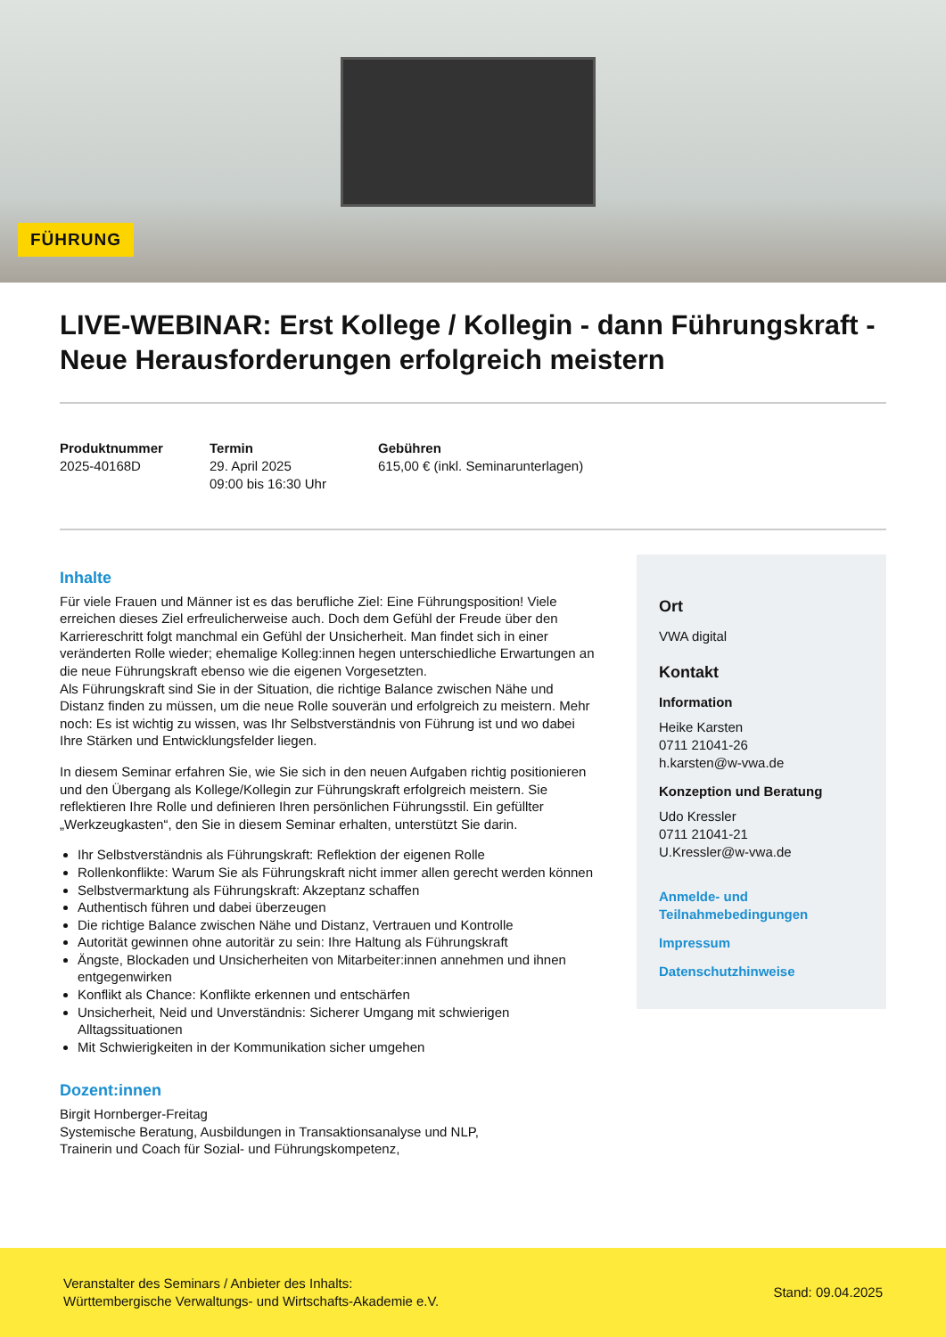FÜHRUNG
LIVE-WEBINAR: Erst Kollege / Kollegin - dann Führungskraft - Neue Herausforderungen erfolgreich meistern
Produktnummer
2025-40168D
Termin
29. April 2025
09:00 bis 16:30 Uhr
Gebühren
615,00 € (inkl. Seminarunterlagen)
Inhalte
Für viele Frauen und Männer ist es das berufliche Ziel: Eine Führungsposition! Viele erreichen dieses Ziel erfreulicherweise auch. Doch dem Gefühl der Freude über den Karriereschritt folgt manchmal ein Gefühl der Unsicherheit. Man findet sich in einer veränderten Rolle wieder; ehemalige Kolleg:innen hegen unterschiedliche Erwartungen an die neue Führungskraft ebenso wie die eigenen Vorgesetzten.
Als Führungskraft sind Sie in der Situation, die richtige Balance zwischen Nähe und Distanz finden zu müssen, um die neue Rolle souverän und erfolgreich zu meistern. Mehr noch: Es ist wichtig zu wissen, was Ihr Selbstverständnis von Führung ist und wo dabei Ihre Stärken und Entwicklungsfelder liegen.
In diesem Seminar erfahren Sie, wie Sie sich in den neuen Aufgaben richtig positionieren und den Übergang als Kollege/Kollegin zur Führungskraft erfolgreich meistern. Sie reflektieren Ihre Rolle und definieren Ihren persönlichen Führungsstil. Ein gefüllter „Werkzeugkasten“, den Sie in diesem Seminar erhalten, unterstützt Sie darin.
Ihr Selbstverständnis als Führungskraft: Reflektion der eigenen Rolle
Rollenkonflikte: Warum Sie als Führungskraft nicht immer allen gerecht werden können
Selbstvermarktung als Führungskraft: Akzeptanz schaffen
Authentisch führen und dabei überzeugen
Die richtige Balance zwischen Nähe und Distanz, Vertrauen und Kontrolle
Autorität gewinnen ohne autoritär zu sein: Ihre Haltung als Führungskraft
Ängste, Blockaden und Unsicherheiten von Mitarbeiter:innen annehmen und ihnen entgegenwirken
Konflikt als Chance: Konflikte erkennen und entschärfen
Unsicherheit, Neid und Unverständnis: Sicherer Umgang mit schwierigen Alltagssituationen
Mit Schwierigkeiten in der Kommunikation sicher umgehen
Dozent:innen
Birgit Hornberger-Freitag
Systemische Beratung, Ausbildungen in Transaktionsanalyse und NLP,
Trainerin und Coach für Sozial- und Führungskompetenz,
Ort
VWA digital
Kontakt
Information
Heike Karsten
0711 21041-26
h.karsten@w-vwa.de
Konzeption und Beratung
Udo Kressler
0711 21041-21
U.Kressler@w-vwa.de
Anmelde- und Teilnahmebedingungen
Impressum
Datenschutzhinweise
Veranstalter des Seminars / Anbieter des Inhalts:
Württembergische Verwaltungs- und Wirtschafts-Akademie e.V.
Stand: 09.04.2025